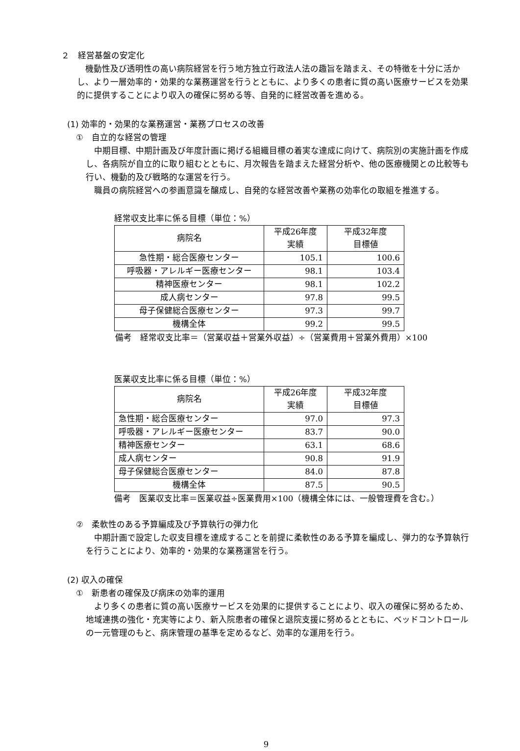２　経営基盤の安定化
機動性及び透明性の高い病院経営を行う地方独立行政法人法の趣旨を踏まえ、その特徴を十分に活かし、より一層効率的・効果的な業務運営を行うとともに、より多くの患者に質の高い医療サービスを効果的に提供することにより収入の確保に努める等、自発的に経営改善を進める。
(1) 効率的・効果的な業務運営・業務プロセスの改善
①　自立的な経営の管理
中期目標、中期計画及び年度計画に掲げる組織目標の着実な達成に向けて、病院別の実施計画を作成し、各病院が自立的に取り組むとともに、月次報告を踏まえた経営分析や、他の医療機関との比較等も行い、機動的及び戦略的な運営を行う。
職員の病院経営への参画意識を醸成し、自発的な経営改善や業務の効率化の取組を推進する。
経常収支比率に係る目標（単位：%）
| 病院名 | 平成26年度 実績 | 平成32年度 目標値 |
| --- | --- | --- |
| 急性期・総合医療センター | 105.1 | 100.6 |
| 呼吸器・アレルギー医療センター | 98.1 | 103.4 |
| 精神医療センター | 98.1 | 102.2 |
| 成人病センター | 97.8 | 99.5 |
| 母子保健総合医療センター | 97.3 | 99.7 |
| 機構全体 | 99.2 | 99.5 |
備考　経常収支比率＝（営業収益＋営業外収益）÷（営業費用＋営業外費用）×100
医業収支比率に係る目標（単位：%）
| 病院名 | 平成26年度 実績 | 平成32年度 目標値 |
| --- | --- | --- |
| 急性期・総合医療センター | 97.0 | 97.3 |
| 呼吸器・アレルギー医療センター | 83.7 | 90.0 |
| 精神医療センター | 63.1 | 68.6 |
| 成人病センター | 90.8 | 91.9 |
| 母子保健総合医療センター | 84.0 | 87.8 |
| 機構全体 | 87.5 | 90.5 |
備考　医業収支比率＝医業収益÷医業費用×100（機構全体には、一般管理費を含む。）
②　柔軟性のある予算編成及び予算執行の弾力化
中期計画で設定した収支目標を達成することを前提に柔軟性のある予算を編成し、弾力的な予算執行を行うことにより、効率的・効果的な業務運営を行う。
(2) 収入の確保
①　新患者の確保及び病床の効率的運用
より多くの患者に質の高い医療サービスを効果的に提供することにより、収入の確保に努めるため、地域連携の強化・充実等により、新入院患者の確保と退院支援に努めるとともに、ベッドコントロールの一元管理のもと、病床管理の基準を定めるなど、効率的な運用を行う。
9